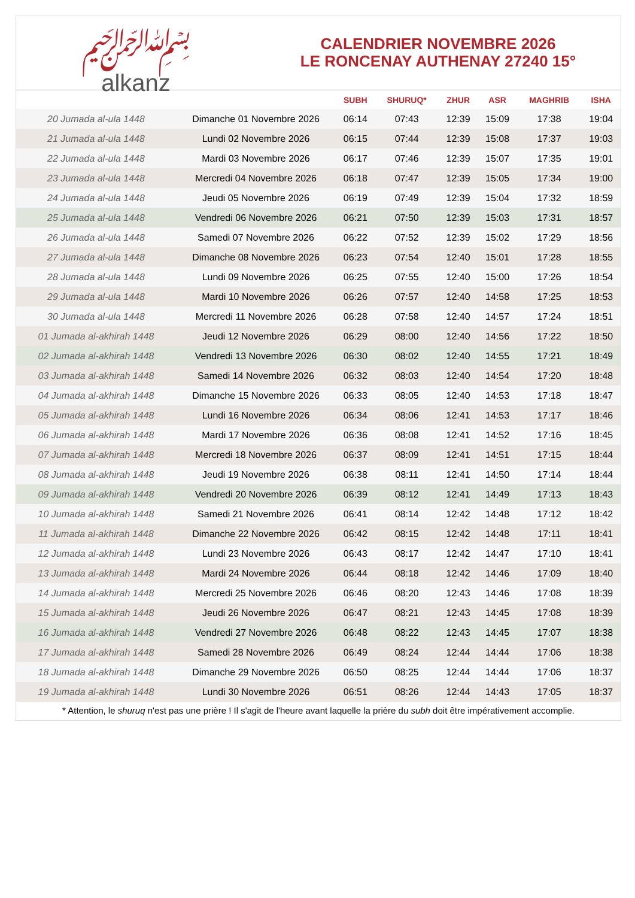﷽
alkanz
CALENDRIER NOVEMBRE 2026
LE RONCENAY AUTHENAY 27240 15°
| | | SUBH | SHURUQ* | ZHUR | ASR | MAGHRIB | ISHA |
| --- | --- | --- | --- | --- | --- | --- | --- |
| 20 Jumada al-ula 1448 | Dimanche 01 Novembre 2026 | 06:14 | 07:43 | 12:39 | 15:09 | 17:38 | 19:04 |
| 21 Jumada al-ula 1448 | Lundi 02 Novembre 2026 | 06:15 | 07:44 | 12:39 | 15:08 | 17:37 | 19:03 |
| 22 Jumada al-ula 1448 | Mardi 03 Novembre 2026 | 06:17 | 07:46 | 12:39 | 15:07 | 17:35 | 19:01 |
| 23 Jumada al-ula 1448 | Mercredi 04 Novembre 2026 | 06:18 | 07:47 | 12:39 | 15:05 | 17:34 | 19:00 |
| 24 Jumada al-ula 1448 | Jeudi 05 Novembre 2026 | 06:19 | 07:49 | 12:39 | 15:04 | 17:32 | 18:59 |
| 25 Jumada al-ula 1448 | Vendredi 06 Novembre 2026 | 06:21 | 07:50 | 12:39 | 15:03 | 17:31 | 18:57 |
| 26 Jumada al-ula 1448 | Samedi 07 Novembre 2026 | 06:22 | 07:52 | 12:39 | 15:02 | 17:29 | 18:56 |
| 27 Jumada al-ula 1448 | Dimanche 08 Novembre 2026 | 06:23 | 07:54 | 12:40 | 15:01 | 17:28 | 18:55 |
| 28 Jumada al-ula 1448 | Lundi 09 Novembre 2026 | 06:25 | 07:55 | 12:40 | 15:00 | 17:26 | 18:54 |
| 29 Jumada al-ula 1448 | Mardi 10 Novembre 2026 | 06:26 | 07:57 | 12:40 | 14:58 | 17:25 | 18:53 |
| 30 Jumada al-ula 1448 | Mercredi 11 Novembre 2026 | 06:28 | 07:58 | 12:40 | 14:57 | 17:24 | 18:51 |
| 01 Jumada al-akhirah 1448 | Jeudi 12 Novembre 2026 | 06:29 | 08:00 | 12:40 | 14:56 | 17:22 | 18:50 |
| 02 Jumada al-akhirah 1448 | Vendredi 13 Novembre 2026 | 06:30 | 08:02 | 12:40 | 14:55 | 17:21 | 18:49 |
| 03 Jumada al-akhirah 1448 | Samedi 14 Novembre 2026 | 06:32 | 08:03 | 12:40 | 14:54 | 17:20 | 18:48 |
| 04 Jumada al-akhirah 1448 | Dimanche 15 Novembre 2026 | 06:33 | 08:05 | 12:40 | 14:53 | 17:18 | 18:47 |
| 05 Jumada al-akhirah 1448 | Lundi 16 Novembre 2026 | 06:34 | 08:06 | 12:41 | 14:53 | 17:17 | 18:46 |
| 06 Jumada al-akhirah 1448 | Mardi 17 Novembre 2026 | 06:36 | 08:08 | 12:41 | 14:52 | 17:16 | 18:45 |
| 07 Jumada al-akhirah 1448 | Mercredi 18 Novembre 2026 | 06:37 | 08:09 | 12:41 | 14:51 | 17:15 | 18:44 |
| 08 Jumada al-akhirah 1448 | Jeudi 19 Novembre 2026 | 06:38 | 08:11 | 12:41 | 14:50 | 17:14 | 18:44 |
| 09 Jumada al-akhirah 1448 | Vendredi 20 Novembre 2026 | 06:39 | 08:12 | 12:41 | 14:49 | 17:13 | 18:43 |
| 10 Jumada al-akhirah 1448 | Samedi 21 Novembre 2026 | 06:41 | 08:14 | 12:42 | 14:48 | 17:12 | 18:42 |
| 11 Jumada al-akhirah 1448 | Dimanche 22 Novembre 2026 | 06:42 | 08:15 | 12:42 | 14:48 | 17:11 | 18:41 |
| 12 Jumada al-akhirah 1448 | Lundi 23 Novembre 2026 | 06:43 | 08:17 | 12:42 | 14:47 | 17:10 | 18:41 |
| 13 Jumada al-akhirah 1448 | Mardi 24 Novembre 2026 | 06:44 | 08:18 | 12:42 | 14:46 | 17:09 | 18:40 |
| 14 Jumada al-akhirah 1448 | Mercredi 25 Novembre 2026 | 06:46 | 08:20 | 12:43 | 14:46 | 17:08 | 18:39 |
| 15 Jumada al-akhirah 1448 | Jeudi 26 Novembre 2026 | 06:47 | 08:21 | 12:43 | 14:45 | 17:08 | 18:39 |
| 16 Jumada al-akhirah 1448 | Vendredi 27 Novembre 2026 | 06:48 | 08:22 | 12:43 | 14:45 | 17:07 | 18:38 |
| 17 Jumada al-akhirah 1448 | Samedi 28 Novembre 2026 | 06:49 | 08:24 | 12:44 | 14:44 | 17:06 | 18:38 |
| 18 Jumada al-akhirah 1448 | Dimanche 29 Novembre 2026 | 06:50 | 08:25 | 12:44 | 14:44 | 17:06 | 18:37 |
| 19 Jumada al-akhirah 1448 | Lundi 30 Novembre 2026 | 06:51 | 08:26 | 12:44 | 14:43 | 17:05 | 18:37 |
* Attention, le shuruq n'est pas une prière ! Il s'agit de l'heure avant laquelle la prière du subh doit être impérativement accomplie.